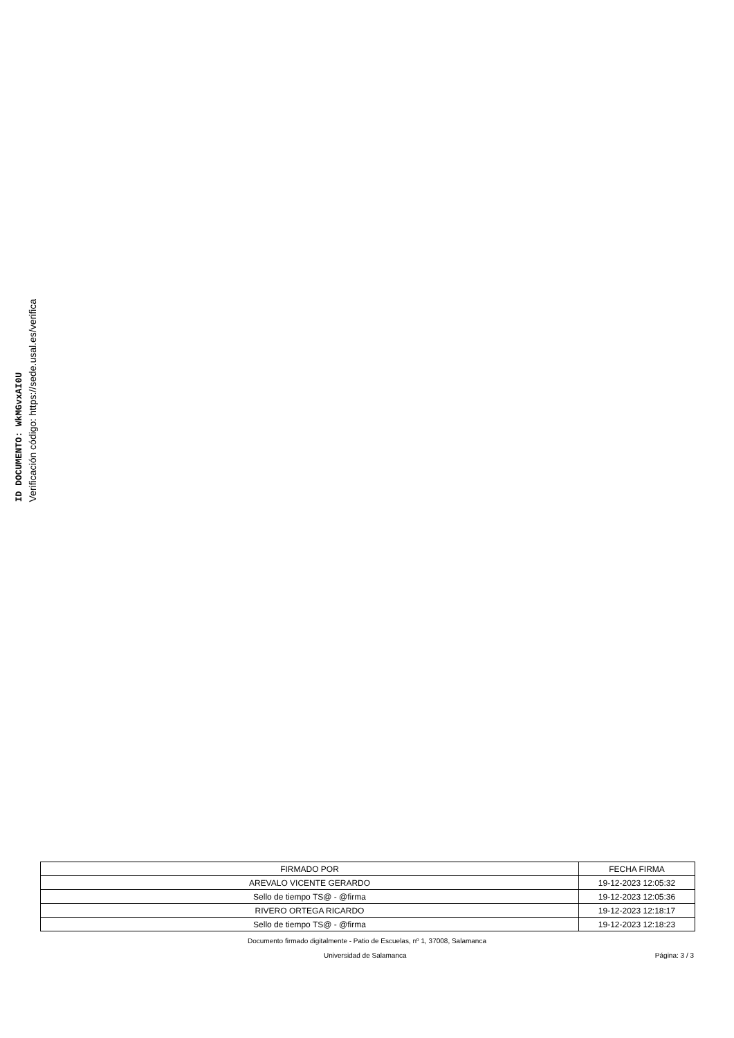ID DOCUMENTO: WkMGvxAI0U
Verificación código: https://sede.usal.es/verifica
| FIRMADO POR | FECHA FIRMA |
| --- | --- |
| AREVALO VICENTE GERARDO | 19-12-2023 12:05:32 |
| Sello de tiempo TS@ - @firma | 19-12-2023 12:05:36 |
| RIVERO ORTEGA RICARDO | 19-12-2023 12:18:17 |
| Sello de tiempo TS@ - @firma | 19-12-2023 12:18:23 |
Documento firmado digitalmente - Patio de Escuelas, nº 1, 37008, Salamanca
Universidad de Salamanca Página: 3 / 3